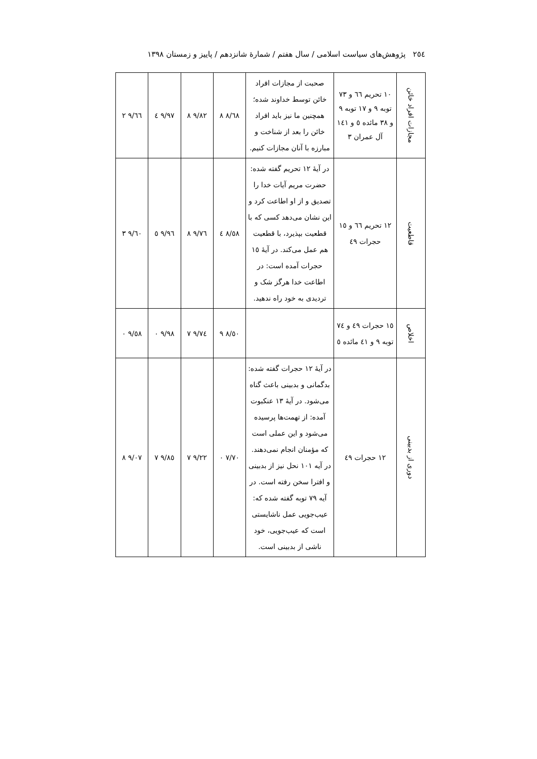٢٥٤ پژوهش‌های سیاست اسلامی / سال هفتم / شمارۀ شانزدهم / پاییز و زمستان ١٣٩٨
| مجازات افراد خائن | ١٠ تحریم ٦٦ و ٧٣ توبه ٩ و ١٧ توبه ٩ و ٣٨ مائده ٥ و ١٤١ آل عمران ٣ | صحبت از مجازات افراد خائن توسط خداوند شده؛ همچنین ما نیز باید افراد خائن را بعد از شناخت و مبارزه با آنان مجازات کنیم. | ٨/٦٨ ٨ | ٩/٨٢ ٨ | ٩/٩٧ ٤ | ٩/٦٦ ٢ |
| قاطعیت | ١٢ تحریم ٦٦ و ١٥ حجرات ٤٩ | در آیۀ ١٢ تحریم گفته شده: حضرت مریم آیات خدا را تصدیق و از او اطاعت کرد و این نشان می‌دهد کسی که با قطعیت بپذیرد، با قطعیت هم عمل می‌کند. در آیۀ ١٥ حجرات آمده است: در اطاعت خدا هرگز شک و تردیدی به خود راه ندهید. | ٨/٥٨ ٤ | ٩/٧٦ ٨ | ٩/٩٦ ٥ | ٩/٦٠ ٣ |
| اخلاص | ١٥ حجرات ٤٩ و ٧٤ توبه ٩ و ٤١ مائده ٥ | | ٨/٥٠ ٩ | ٩/٧٤ ٧ | ٩/٩٨ ٠ | ٩/٥٨ ٠ |
| دوری از بدبینی | ١٢ حجرات ٤٩ | در آیۀ ١٢ حجرات گفته شده: بدگمانی و بدبینی باعث گناه می‌شود. در آیۀ ١٣ عنکبوت آمده: از تهمت‌ها پرسیده می‌شود و این عملی است که مؤمنان انجام نمی‌دهند. در آیه ١٠١ نحل نیز از بدبینی و افترا سخن رفته است. در آیه ٧٩ توبه گفته شده که: عیب‌جویی عمل ناشایستی است که عیب‌جویی، خود ناشی از بدبینی است. | ٧/٧٠ ٠ | ٩/٢٢ ٧ | ٩/٨٥ ٧ | ٩/٠٧ ٨ |